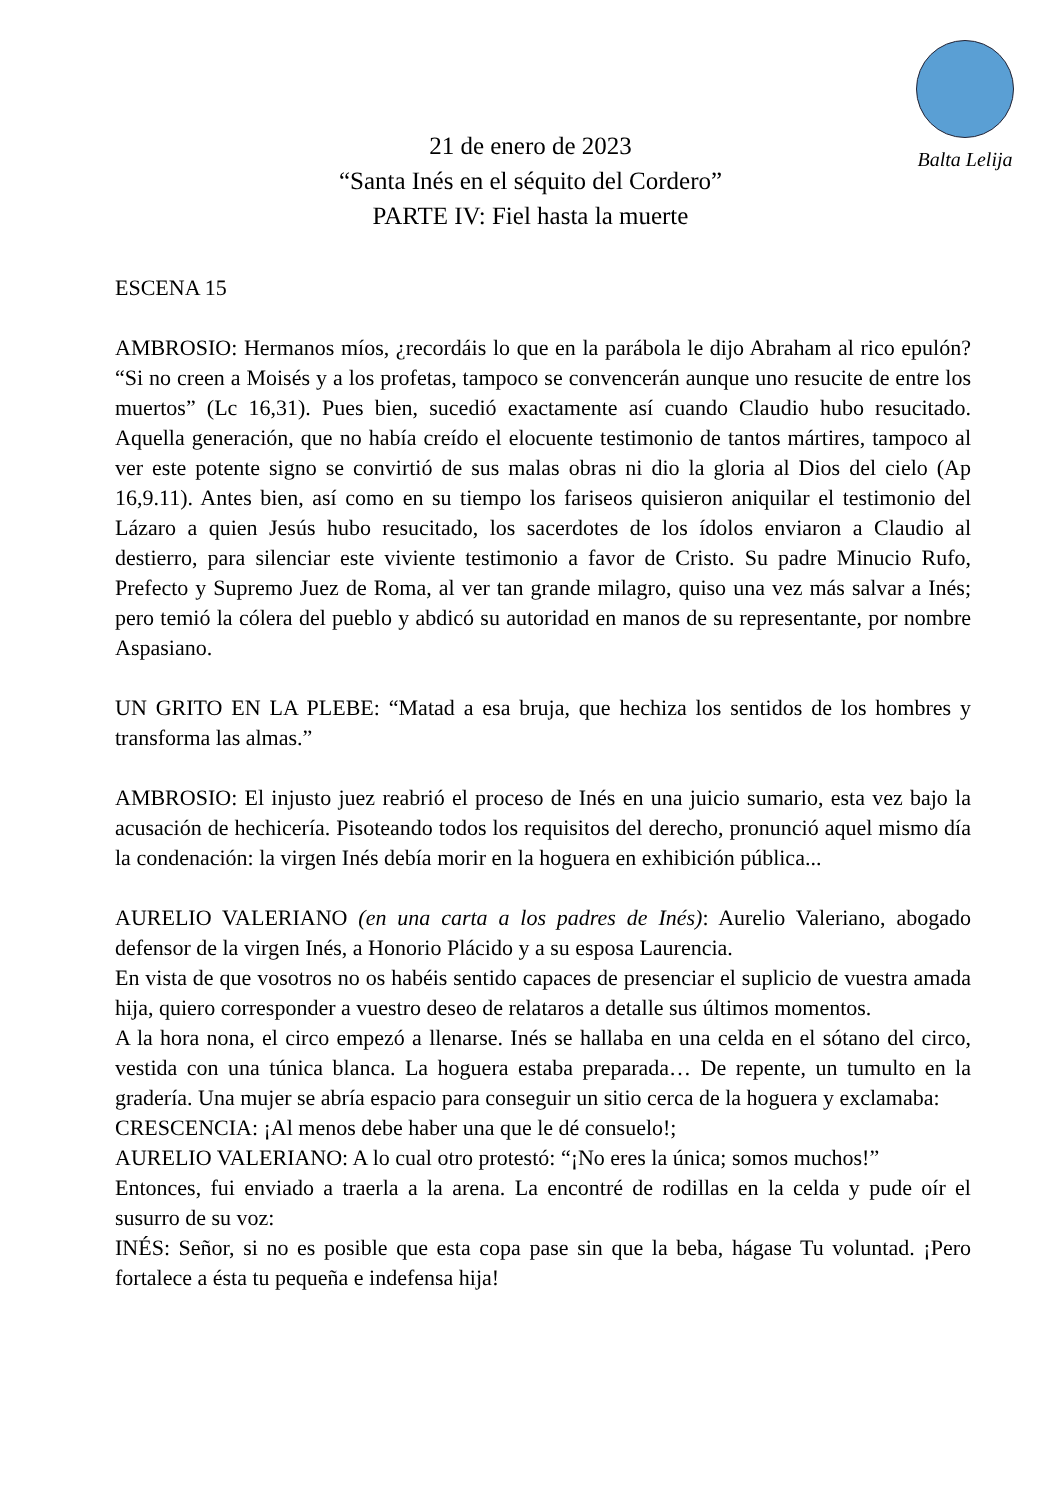Balta Lelija
21 de enero de 2023
“Santa Inés en el séquito del Cordero”
PARTE IV: Fiel hasta la muerte
ESCENA 15
AMBROSIO: Hermanos míos, ¿recordáis lo que en la parábola le dijo Abraham al rico epulón? “Si no creen a Moisés y a los profetas, tampoco se convencerán aunque uno resucite de entre los muertos” (Lc 16,31). Pues bien, sucedió exactamente así cuando Claudio hubo resucitado. Aquella generación, que no había creído el elocuente testimonio de tantos mártires, tampoco al ver este potente signo se convirtió de sus malas obras ni dio la gloria al Dios del cielo (Ap 16,9.11). Antes bien, así como en su tiempo los fariseos quisieron aniquilar el testimonio del Lázaro a quien Jesús hubo resucitado, los sacerdotes de los ídolos enviaron a Claudio al destierro, para silenciar este viviente testimonio a favor de Cristo. Su padre Minucio Rufo, Prefecto y Supremo Juez de Roma, al ver tan grande milagro, quiso una vez más salvar a Inés; pero temió la cólera del pueblo y abdicó su autoridad en manos de su representante, por nombre Aspasiano.
UN GRITO EN LA PLEBE: “Matad a esa bruja, que hechiza los sentidos de los hombres y transforma las almas.”
AMBROSIO: El injusto juez reabrió el proceso de Inés en una juicio sumario, esta vez bajo la acusación de hechicería. Pisoteando todos los requisitos del derecho, pronunció aquel mismo día la condenación: la virgen Inés debía morir en la hoguera en exhibición pública...
AURELIO VALERIANO (en una carta a los padres de Inés): Aurelio Valeriano, abogado defensor de la virgen Inés, a Honorio Plácido y a su esposa Laurencia.
En vista de que vosotros no os habéis sentido capaces de presenciar el suplicio de vuestra amada hija, quiero corresponder a vuestro deseo de relataros a detalle sus últimos momentos.
A la hora nona, el circo empezó a llenarse. Inés se hallaba en una celda en el sótano del circo, vestida con una túnica blanca. La hoguera estaba preparada… De repente, un tumulto en la gradería. Una mujer se abría espacio para conseguir un sitio cerca de la hoguera y exclamaba:
CRESCENCIA: ¡Al menos debe haber una que le dé consuelo!;
AURELIO VALERIANO: A lo cual otro protestó: “¡No eres la única; somos muchos!”
Entonces, fui enviado a traerla a la arena. La encontré de rodillas en la celda y pude oír el susurro de su voz:
INÉS: Señor, si no es posible que esta copa pase sin que la beba, hágase Tu voluntad. ¡Pero fortalece a ésta tu pequeña e indefensa hija!